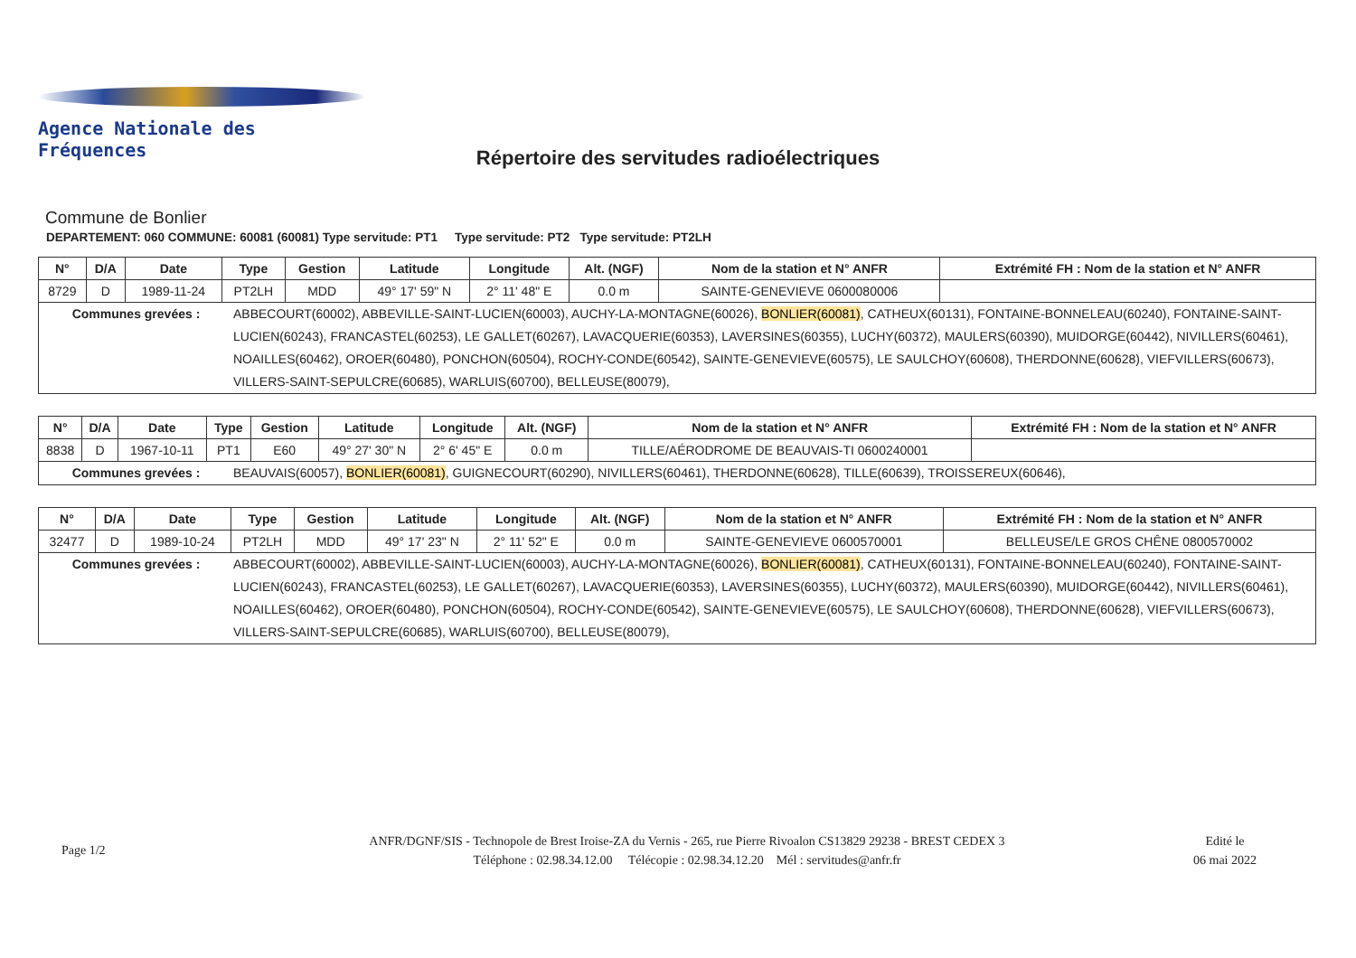Agence Nationale des Fréquences
Répertoire des servitudes radioélectriques
Commune de Bonlier
DEPARTEMENT: 060 COMMUNE: 60081 (60081) Type servitude: PT1 Type servitude: PT2 Type servitude: PT2LH
| N° | D/A | Date | Type | Gestion | Latitude | Longitude | Alt. (NGF) | Nom de la station et N° ANFR | Extrémité FH : Nom de la station et N° ANFR |
| --- | --- | --- | --- | --- | --- | --- | --- | --- | --- |
| 8729 | D | 1989-11-24 | PT2LH | MDD | 49° 17' 59" N | 2° 11' 48" E | 0.0 m | SAINTE-GENEVIEVE 0600080006 | |
| Communes grevées : ABBECOURT(60002), ABBEVILLE-SAINT-LUCIEN(60003), AUCHY-LA-MONTAGNE(60026), BONLIER(60081) , CATHEUX(60131), FONTAINE-BONNELEAU(60240), FONTAINE-SAINT-LUCIEN(60243), FRANCASTEL(60253), LE GALLET(60267), LAVACQUERIE(60353), LAVERSINES(60355), LUCHY(60372), MAULERS(60390), MUIDORGE(60442), NIVILLERS(60461), NOAILLES(60462), OROER(60480), PONCHON(60504), ROCHY-CONDE(60542), SAINTE-GENEVIEVE(60575), LE SAULCHOY(60608), THERDONNE(60628), VIEFVILLERS(60673), VILLERS-SAINT-SEPULCRE(60685), WARLUIS(60700), BELLEUSE(80079), | | | | | | | | | |
| N° | D/A | Date | Type | Gestion | Latitude | Longitude | Alt. (NGF) | Nom de la station et N° ANFR | Extrémité FH : Nom de la station et N° ANFR |
| --- | --- | --- | --- | --- | --- | --- | --- | --- | --- |
| 8838 | D | 1967-10-11 | PT1 | E60 | 49° 27' 30" N | 2° 6' 45" E | 0.0 m | TILLE/AÉRODROME DE BEAUVAIS-TI 0600240001 | |
| Communes grevées : BEAUVAIS(60057), BONLIER(60081) , GUIGNECOURT(60290), NIVILLERS(60461), THERDONNE(60628), TILLE(60639), TROISSEREUX(60646), | | | | | | | | | |
| N° | D/A | Date | Type | Gestion | Latitude | Longitude | Alt. (NGF) | Nom de la station et N° ANFR | Extrémité FH : Nom de la station et N° ANFR |
| --- | --- | --- | --- | --- | --- | --- | --- | --- | --- |
| 32477 | D | 1989-10-24 | PT2LH | MDD | 49° 17' 23" N | 2° 11' 52" E | 0.0 m | SAINTE-GENEVIEVE 0600570001 | BELLEUSE/LE GROS CHÊNE 0800570002 |
| Communes grevées : ABBECOURT(60002), ABBEVILLE-SAINT-LUCIEN(60003), AUCHY-LA-MONTAGNE(60026), BONLIER(60081) , CATHEUX(60131), FONTAINE-BONNELEAU(60240), FONTAINE-SAINT-LUCIEN(60243), FRANCASTEL(60253), LE GALLET(60267), LAVACQUERIE(60353), LAVERSINES(60355), LUCHY(60372), MAULERS(60390), MUIDORGE(60442), NIVILLERS(60461), NOAILLES(60462), OROER(60480), PONCHON(60504), ROCHY-CONDE(60542), SAINTE-GENEVIEVE(60575), LE SAULCHOY(60608), THERDONNE(60628), VIEFVILLERS(60673), VILLERS-SAINT-SEPULCRE(60685), WARLUIS(60700), BELLEUSE(80079), | | | | | | | | | |
Page 1/2
ANFR/DGNF/SIS - Technopole de Brest Iroise-ZA du Vernis - 265, rue Pierre Rivoalon CS13829 29238 - BREST CEDEX 3
Téléphone : 02.98.34.12.00 Télécopie : 02.98.34.12.20 Mél : servitudes@anfr.fr
Edité le
06 mai 2022